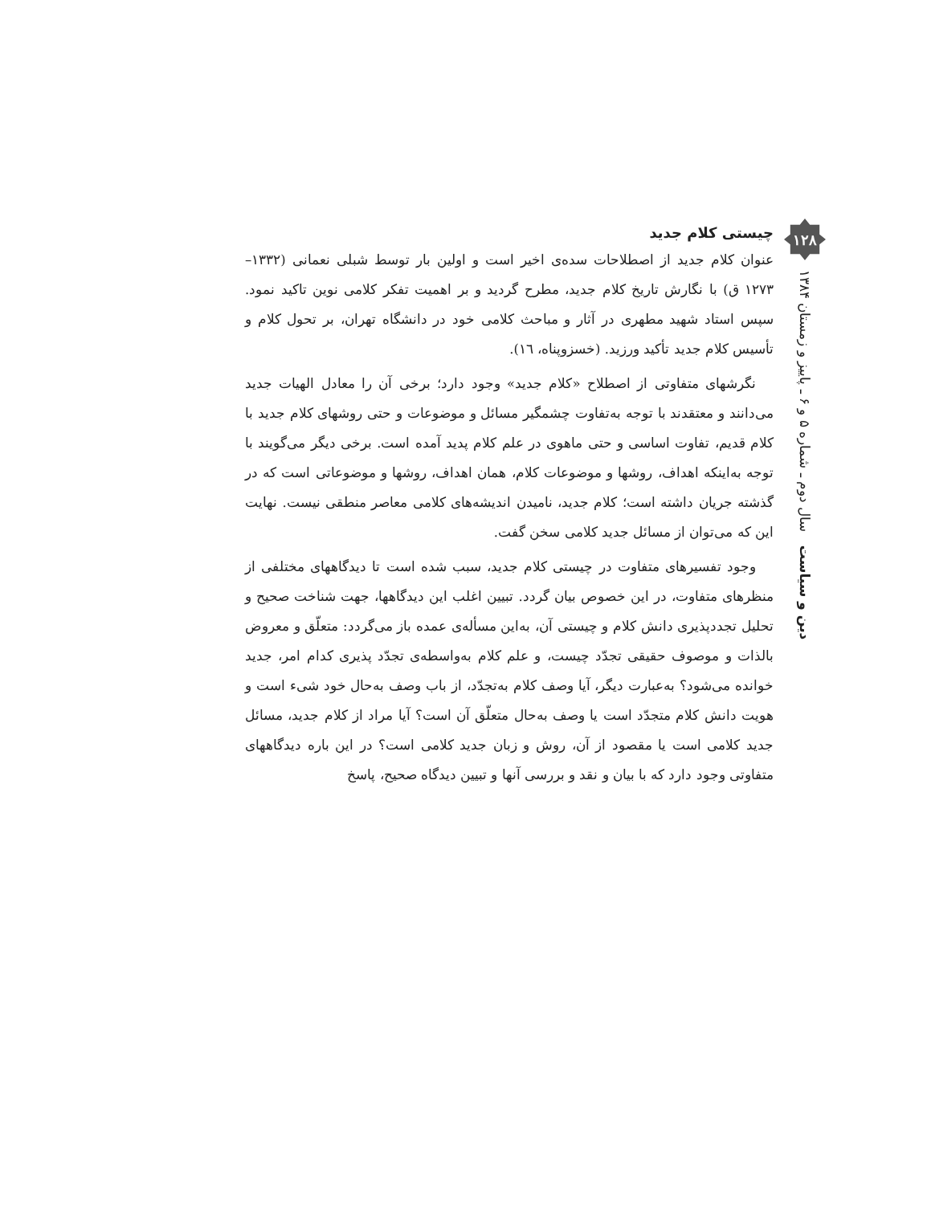چیستی کلام جدید
عنوان کلام جدید از اصطلاحات سده‌ی اخیر است و اولین بار توسط شبلی نعمانی (۱۳۳۲– ۱۲۷۳ ق) با نگارش تاریخ کلام جدید، مطرح گردید و بر اهمیت تفکر کلامی نوین تاکید نمود. سپس استاد شهید مطهری در آثار و مباحث کلامی خود در دانشگاه تهران، بر تحول کلام و تأسیس کلام جدید تأکید ورزید. (خسزوپناه، ١٦).
نگرشهای متفاوتی از اصطلاح «کلام جدید» وجود دارد؛ برخی آن را معادل الهیات جدید می‌دانند و معتقدند با توجه به‌تفاوت چشمگیر مسائل و موضوعات و حتی روشهای کلام جدید با کلام قدیم، تفاوت اساسی و حتی ماهوی در علم کلام پدید آمده است. برخی دیگر می‌گویند با توجه به‌اینکه اهداف، روشها و موضوعات کلام، همان اهداف، روشها و موضوعاتی است که در گذشته جریان داشته است؛ کلام جدید، نامیدن اندیشه‌های کلامی معاصر منطقی نیست. نهایت این که می‌توان از مسائل جدید کلامی سخن گفت.
وجود تفسیرهای متفاوت در چیستی کلام جدید، سبب شده است تا دیدگاههای مختلفی از منظرهای متفاوت، در این خصوص بیان گردد. تبیین اغلب این دیدگاهها، جهت شناخت صحیح و تحلیل تجددپذیری دانش کلام و چیستی آن، به‌این مسأله‌ی عمده باز می‌گردد: متعلّق و معروض بالذات و موصوف حقیقی تجدّد چیست، و علم کلام به‌واسطه‌ی تجدّد پذیری کدام امر، جدید خوانده می‌شود؟ به‌عبارت دیگر، آیا وصف کلام به‌تجدّد، از باب وصف به‌حال خود شیء است و هویت دانش کلام متجدّد است یا وصف به‌حال متعلّق آن است؟ آیا مراد از کلام جدید، مسائل جدید کلامی است یا مقصود از آن، روش و زبان جدید کلامی است؟ در این باره دیدگاههای متفاوتی وجود دارد که با بیان و نقد و بررسی آنها و تبیین دیدگاه صحیح، پاسخ
۱۲۸
دین و سیاست سال دوم ـ شماره ۵ و ۶ ـ پاییز و زمستان ۱۳۸۴